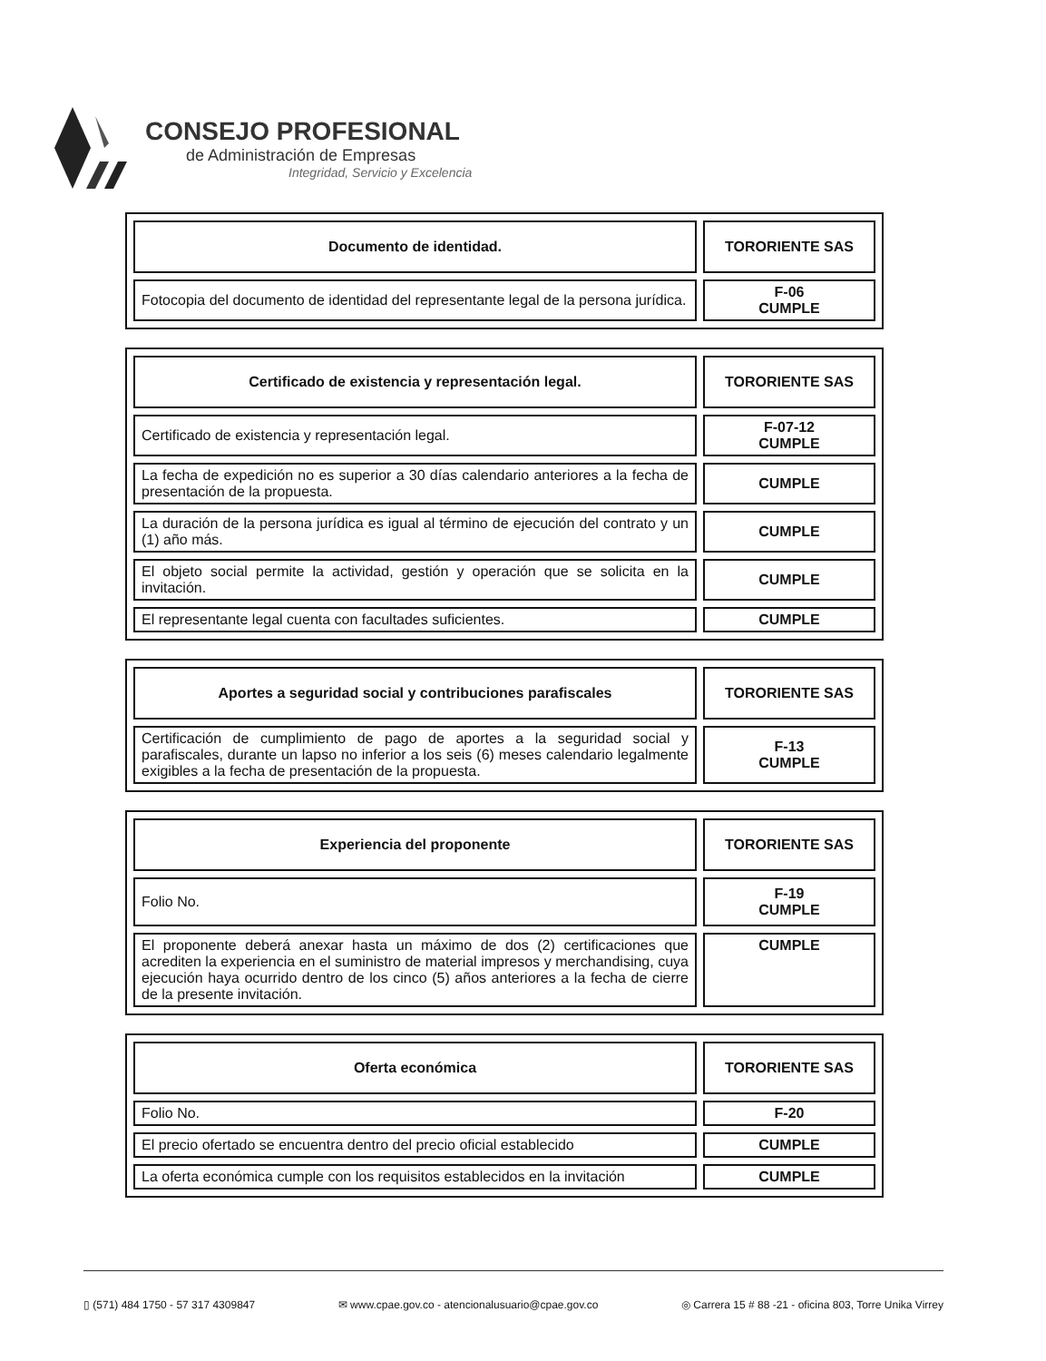CONSEJO PROFESIONAL
de Administración de Empresas
Integridad, Servicio y Excelencia
| Documento de identidad. | TORORIENTE SAS |
| Fotocopia del documento de identidad del representante legal de la persona jurídica. | F-06 CUMPLE |
| Certificado de existencia y representación legal. | TORORIENTE SAS |
| Certificado de existencia y representación legal. | F-07-12 CUMPLE |
| La fecha de expedición no es superior a 30 días calendario anteriores a la fecha de presentación de la propuesta. | CUMPLE |
| La duración de la persona jurídica es igual al término de ejecución del contrato y un (1) año más. | CUMPLE |
| El objeto social permite la actividad, gestión y operación que se solicita en la invitación. | CUMPLE |
| El representante legal cuenta con facultades suficientes. | CUMPLE |
| Aportes a seguridad social y contribuciones parafiscales | TORORIENTE SAS |
| Certificación de cumplimiento de pago de aportes a la seguridad social y parafiscales, durante un lapso no inferior a los seis (6) meses calendario legalmente exigibles a la fecha de presentación de la propuesta. | F-13 CUMPLE |
| Experiencia del proponente | TORORIENTE SAS |
| Folio No. | F-19 CUMPLE |
| El proponente deberá anexar hasta un máximo de dos (2) certificaciones que acrediten la experiencia en el suministro de material impresos y merchandising, cuya ejecución haya ocurrido dentro de los cinco (5) años anteriores a la fecha de cierre de la presente invitación. | CUMPLE |
| Oferta económica | TORORIENTE SAS |
| Folio No. | F-20 |
| El precio ofertado se encuentra dentro del precio oficial establecido | CUMPLE |
| La oferta económica cumple con los requisitos establecidos en la invitación | CUMPLE |
▯ (571) 484 1750 - 57 317 4309847 ✉ www.cpae.gov.co - atencionalusuario@cpae.gov.co ◎ Carrera 15 # 88 -21 - oficina 803, Torre Unika Virrey